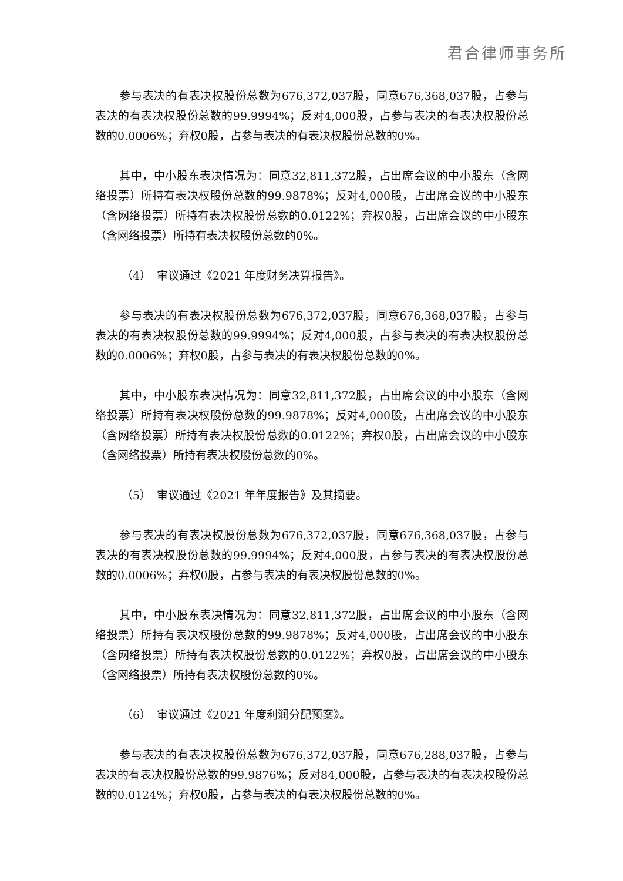君合律师事务所
参与表决的有表决权股份总数为676,372,037股，同意676,368,037股，占参与表决的有表决权股份总数的99.9994%；反对4,000股，占参与表决的有表决权股份总数的0.0006%；弃权0股，占参与表决的有表决权股份总数的0%。
其中，中小股东表决情况为：同意32,811,372股，占出席会议的中小股东（含网络投票）所持有表决权股份总数的99.9878%；反对4,000股，占出席会议的中小股东（含网络投票）所持有表决权股份总数的0.0122%；弃权0股，占出席会议的中小股东（含网络投票）所持有表决权股份总数的0%。
（4）　审议通过《2021 年度财务决算报告》。
参与表决的有表决权股份总数为676,372,037股，同意676,368,037股，占参与表决的有表决权股份总数的99.9994%；反对4,000股，占参与表决的有表决权股份总数的0.0006%；弃权0股，占参与表决的有表决权股份总数的0%。
其中，中小股东表决情况为：同意32,811,372股，占出席会议的中小股东（含网络投票）所持有表决权股份总数的99.9878%；反对4,000股，占出席会议的中小股东（含网络投票）所持有表决权股份总数的0.0122%；弃权0股，占出席会议的中小股东（含网络投票）所持有表决权股份总数的0%。
（5）　审议通过《2021 年年度报告》及其摘要。
参与表决的有表决权股份总数为676,372,037股，同意676,368,037股，占参与表决的有表决权股份总数的99.9994%；反对4,000股，占参与表决的有表决权股份总数的0.0006%；弃权0股，占参与表决的有表决权股份总数的0%。
其中，中小股东表决情况为：同意32,811,372股，占出席会议的中小股东（含网络投票）所持有表决权股份总数的99.9878%；反对4,000股，占出席会议的中小股东（含网络投票）所持有表决权股份总数的0.0122%；弃权0股，占出席会议的中小股东（含网络投票）所持有表决权股份总数的0%。
（6）　审议通过《2021 年度利润分配预案》。
参与表决的有表决权股份总数为676,372,037股，同意676,288,037股，占参与表决的有表决权股份总数的99.9876%；反对84,000股，占参与表决的有表决权股份总数的0.0124%；弃权0股，占参与表决的有表决权股份总数的0%。